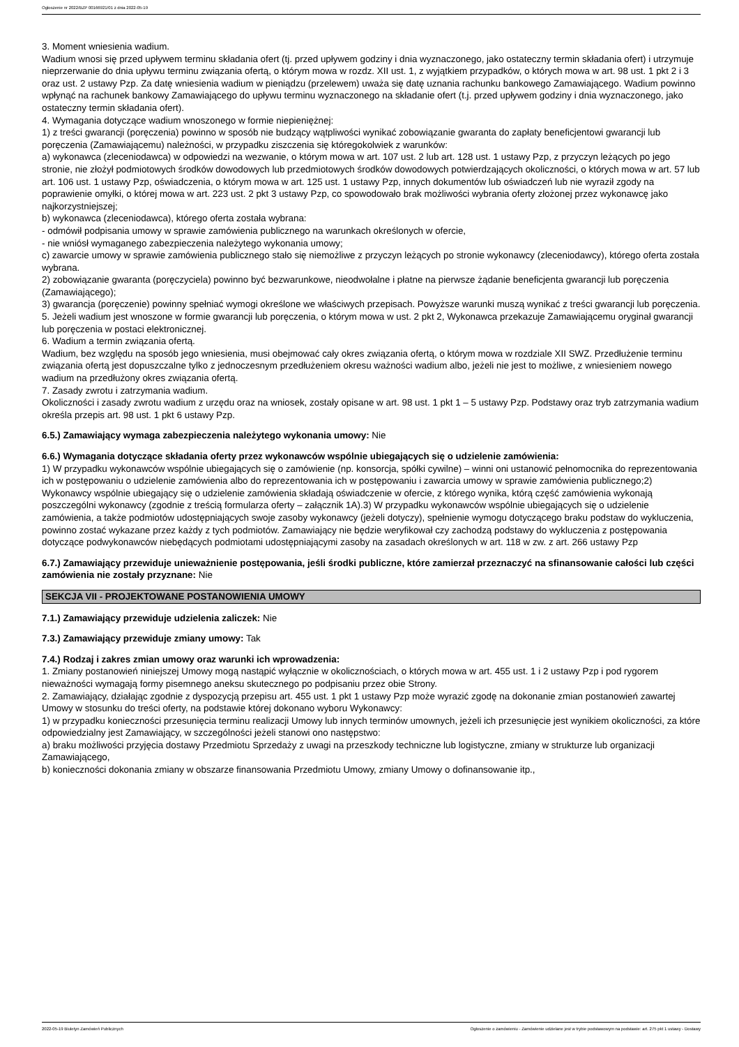Ogłoszenie nr 2022/BZP 00166921/01 z dnia 2022-05-19
3. Moment wniesienia wadium.
Wadium wnosi się przed upływem terminu składania ofert (tj. przed upływem godziny i dnia wyznaczonego, jako ostateczny termin składania ofert) i utrzymuje nieprzerwanie do dnia upływu terminu związania ofertą, o którym mowa w rozdz. XII ust. 1, z wyjątkiem przypadków, o których mowa w art. 98 ust. 1 pkt 2 i 3 oraz ust. 2 ustawy Pzp. Za datę wniesienia wadium w pieniądzu (przelewem) uważa się datę uznania rachunku bankowego Zamawiającego. Wadium powinno wpłynąć na rachunek bankowy Zamawiającego do upływu terminu wyznaczonego na składanie ofert (t.j. przed upływem godziny i dnia wyznaczonego, jako ostateczny termin składania ofert).
4. Wymagania dotyczące wadium wnoszonego w formie niepieniężnej:
1) z treści gwarancji (poręczenia) powinno w sposób nie budzący wątpliwości wynikać zobowiązanie gwaranta do zapłaty beneficjentowi gwarancji lub poręczenia (Zamawiającemu) należności, w przypadku ziszczenia się któregokolwiek z warunków:
a) wykonawca (zleceniodawca) w odpowiedzi na wezwanie, o którym mowa w art. 107 ust. 2 lub art. 128 ust. 1 ustawy Pzp, z przyczyn leżących po jego stronie, nie złożył podmiotowych środków dowodowych lub przedmiotowych środków dowodowych potwierdzających okoliczności, o których mowa w art. 57 lub art. 106 ust. 1 ustawy Pzp, oświadczenia, o którym mowa w art. 125 ust. 1 ustawy Pzp, innych dokumentów lub oświadczeń lub nie wyraził zgody na poprawienie omyłki, o której mowa w art. 223 ust. 2 pkt 3 ustawy Pzp, co spowodowało brak możliwości wybrania oferty złożonej przez wykonawcę jako najkorzystniejszej;
b) wykonawca (zleceniodawca), którego oferta została wybrana:
- odmówił podpisania umowy w sprawie zamówienia publicznego na warunkach określonych w ofercie,
- nie wniósł wymaganego zabezpieczenia należytego wykonania umowy;
c) zawarcie umowy w sprawie zamówienia publicznego stało się niemożliwe z przyczyn leżących po stronie wykonawcy (zleceniodawcy), którego oferta została wybrana.
2) zobowiązanie gwaranta (poręczyciela) powinno być bezwarunkowe, nieodwołalne i płatne na pierwsze żądanie beneficjenta gwarancji lub poręczenia (Zamawiającego);
3) gwarancja (poręczenie) powinny spełniać wymogi określone we właściwych przepisach. Powyższe warunki muszą wynikać z treści gwarancji lub poręczenia.
5. Jeżeli wadium jest wnoszone w formie gwarancji lub poręczenia, o którym mowa w ust. 2 pkt 2, Wykonawca przekazuje Zamawiającemu oryginał gwarancji lub poręczenia w postaci elektronicznej.
6. Wadium a termin związania ofertą.
Wadium, bez względu na sposób jego wniesienia, musi obejmować cały okres związania ofertą, o którym mowa w rozdziale XII SWZ. Przedłużenie terminu związania ofertą jest dopuszczalne tylko z jednoczesnym przedłużeniem okresu ważności wadium albo, jeżeli nie jest to możliwe, z wniesieniem nowego wadium na przedłużony okres związania ofertą.
7. Zasady zwrotu i zatrzymania wadium.
Okoliczności i zasady zwrotu wadium z urzędu oraz na wniosek, zostały opisane w art. 98 ust. 1 pkt 1 – 5 ustawy Pzp. Podstawy oraz tryb zatrzymania wadium określa przepis art. 98 ust. 1 pkt 6 ustawy Pzp.
6.5.) Zamawiający wymaga zabezpieczenia należytego wykonania umowy: Nie
6.6.) Wymagania dotyczące składania oferty przez wykonawców wspólnie ubiegających się o udzielenie zamówienia:
1) W przypadku wykonawców wspólnie ubiegających się o zamówienie (np. konsorcja, spółki cywilne) – winni oni ustanowić pełnomocnika do reprezentowania ich w postępowaniu o udzielenie zamówienia albo do reprezentowania ich w postępowaniu i zawarcia umowy w sprawie zamówienia publicznego;2) Wykonawcy wspólnie ubiegający się o udzielenie zamówienia składają oświadczenie w ofercie, z którego wynika, którą część zamówienia wykonają poszczególni wykonawcy (zgodnie z treścią formularza oferty – załącznik 1A).3) W przypadku wykonawców wspólnie ubiegających się o udzielenie zamówienia, a także podmiotów udostępniających swoje zasoby wykonawcy (jeżeli dotyczy), spełnienie wymogu dotyczącego braku podstaw do wykluczenia, powinno zostać wykazane przez każdy z tych podmiotów. Zamawiający nie będzie weryfikował czy zachodzą podstawy do wykluczenia z postępowania dotyczące podwykonawców niebędących podmiotami udostępniającymi zasoby na zasadach określonych w art. 118 w zw. z art. 266 ustawy Pzp
6.7.) Zamawiający przewiduje unieważnienie postępowania, jeśli środki publiczne, które zamierzał przeznaczyć na sfinansowanie całości lub części zamówienia nie zostały przyznane: Nie
SEKCJA VII - PROJEKTOWANE POSTANOWIENIA UMOWY
7.1.) Zamawiający przewiduje udzielenia zaliczek: Nie
7.3.) Zamawiający przewiduje zmiany umowy: Tak
7.4.) Rodzaj i zakres zmian umowy oraz warunki ich wprowadzenia:
1. Zmiany postanowień niniejszej Umowy mogą nastąpić wyłącznie w okolicznościach, o których mowa w art. 455 ust. 1 i 2 ustawy Pzp i pod rygorem nieważności wymagają formy pisemnego aneksu skutecznego po podpisaniu przez obie Strony.
2. Zamawiający, działając zgodnie z dyspozycją przepisu art. 455 ust. 1 pkt 1 ustawy Pzp może wyrazić zgodę na dokonanie zmian postanowień zawartej Umowy w stosunku do treści oferty, na podstawie której dokonano wyboru Wykonawcy:
1) w przypadku konieczności przesunięcia terminu realizacji Umowy lub innych terminów umownych, jeżeli ich przesunięcie jest wynikiem okoliczności, za które odpowiedzialny jest Zamawiający, w szczególności jeżeli stanowi ono następstwo:
a) braku możliwości przyjęcia dostawy Przedmiotu Sprzedaży z uwagi na przeszkody techniczne lub logistyczne, zmiany w strukturze lub organizacji Zamawiającego,
b) konieczności dokonania zmiany w obszarze finansowania Przedmiotu Umowy, zmiany Umowy o dofinansowanie itp.,
2022-05-19 Biuletyn Zamówień Publicznych Ogłoszenie o zamówieniu - Zamówienie udzielane jest w trybie podstawowym na podstawie: art. 275 pkt 1 ustawy - Dostawy